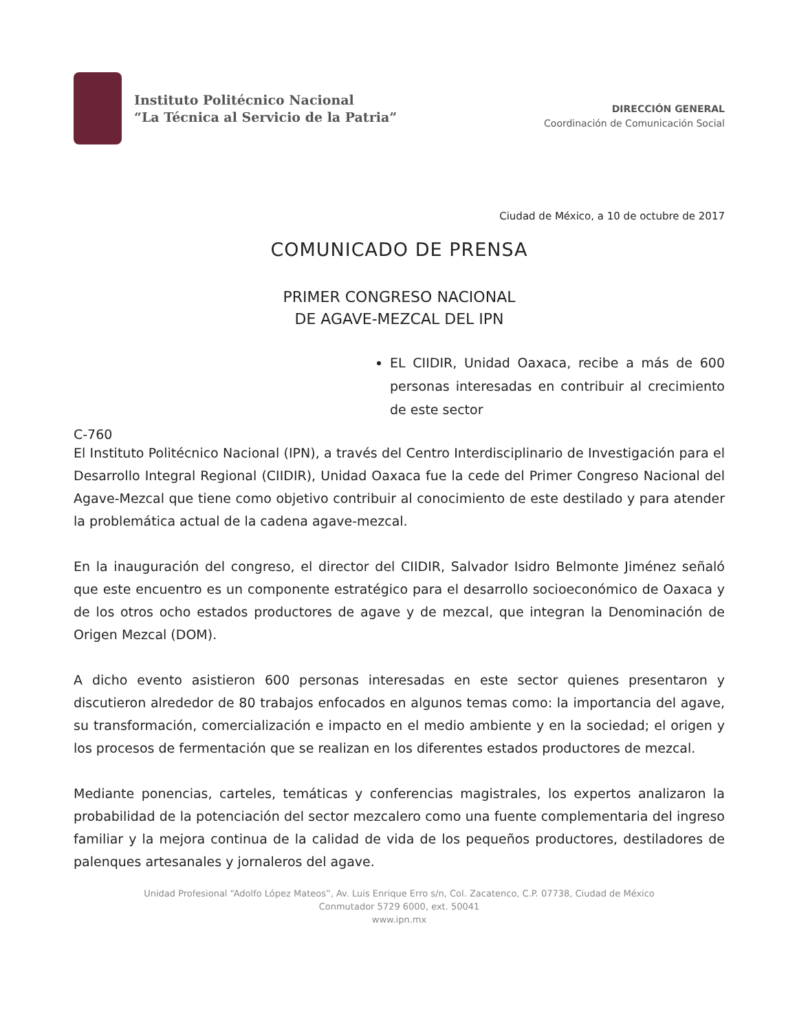Instituto Politécnico Nacional
“La Técnica al Servicio de la Patria”
DIRECCIÓN GENERAL
Coordinación de Comunicación Social
Ciudad de México, a 10 de octubre de 2017
COMUNICADO DE PRENSA
PRIMER CONGRESO NACIONAL
DE AGAVE-MEZCAL DEL IPN
EL CIIDIR, Unidad Oaxaca, recibe a más de 600 personas interesadas en contribuir al crecimiento de este sector
C-760
El Instituto Politécnico Nacional (IPN), a través del Centro Interdisciplinario de Investigación para el Desarrollo Integral Regional (CIIDIR), Unidad Oaxaca fue la cede del Primer Congreso Nacional del Agave-Mezcal que tiene como objetivo contribuir al conocimiento de este destilado y para atender la problemática actual de la cadena agave-mezcal.
En la inauguración del congreso, el director del CIIDIR, Salvador Isidro Belmonte Jiménez señaló que este encuentro es un componente estratégico para el desarrollo socioeconómico de Oaxaca y de los otros ocho estados productores de agave y de mezcal, que integran la Denominación de Origen Mezcal (DOM).
A dicho evento asistieron 600 personas interesadas en este sector quienes presentaron y discutieron alrededor de 80 trabajos enfocados en algunos temas como: la importancia del agave, su transformación, comercialización e impacto en el medio ambiente y en la sociedad; el origen y los procesos de fermentación que se realizan en los diferentes estados productores de mezcal.
Mediante ponencias, carteles, temáticas y conferencias magistrales, los expertos analizaron la probabilidad de la potenciación del sector mezcalero como una fuente complementaria del ingreso familiar y la mejora continua de la calidad de vida de los pequeños productores, destiladores de palenques artesanales y jornaleros del agave.
Unidad Profesional “Adolfo López Mateos”, Av. Luis Enrique Erro s/n, Col. Zacatenco, C.P. 07738, Ciudad de México
Conmutador 5729 6000, ext. 50041
www.ipn.mx